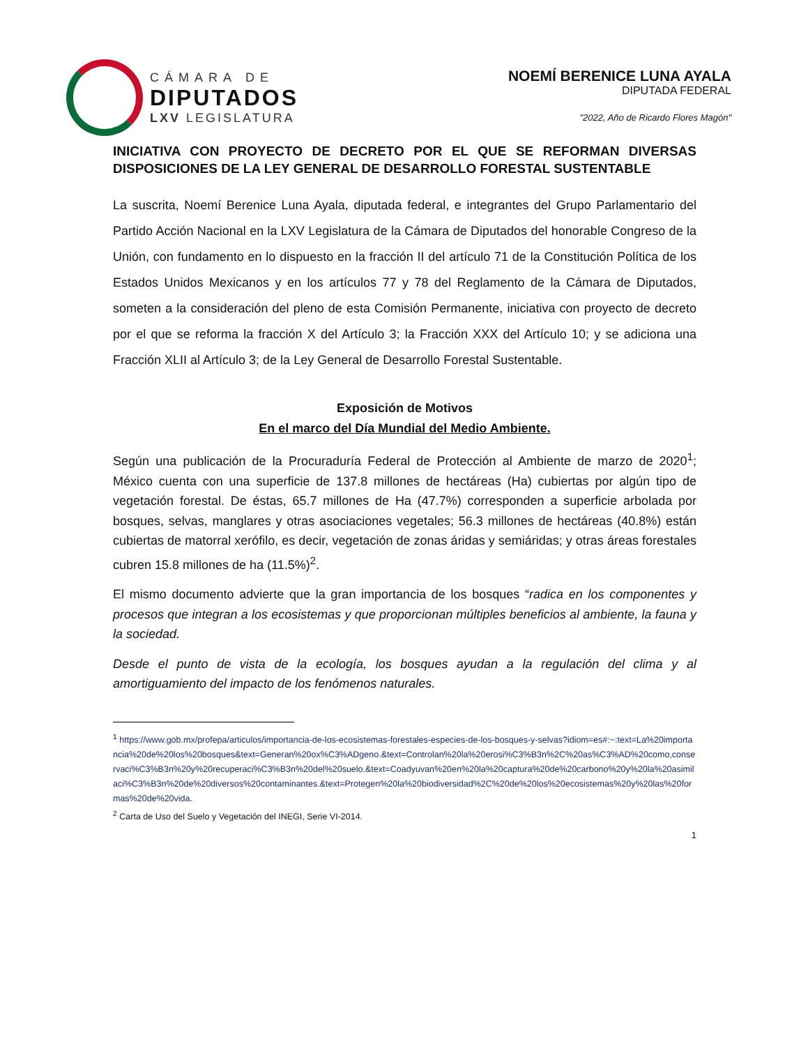CÁMARA DE
DIPUTADOS
LXV LEGISLATURA
NOEMÍ BERENICE LUNA AYALA
DIPUTADA FEDERAL
"2022, Año de Ricardo Flores Magón"
INICIATIVA CON PROYECTO DE DECRETO POR EL QUE SE REFORMAN DIVERSAS DISPOSICIONES DE LA LEY GENERAL DE DESARROLLO FORESTAL SUSTENTABLE
La suscrita, Noemí Berenice Luna Ayala, diputada federal, e integrantes del Grupo Parlamentario del Partido Acción Nacional en la LXV Legislatura de la Cámara de Diputados del honorable Congreso de la Unión, con fundamento en lo dispuesto en la fracción II del artículo 71 de la Constitución Política de los Estados Unidos Mexicanos y en los artículos 77 y 78 del Reglamento de la Cámara de Diputados, someten a la consideración del pleno de esta Comisión Permanente, iniciativa con proyecto de decreto por el que se reforma la fracción X del Artículo 3; la Fracción XXX del Artículo 10; y se adiciona una Fracción XLII al Artículo 3; de la Ley General de Desarrollo Forestal Sustentable.
Exposición de Motivos
En el marco del Día Mundial del Medio Ambiente.
Según una publicación de la Procuraduría Federal de Protección al Ambiente de marzo de 2020<sup>1</sup>; México cuenta con una superficie de 137.8 millones de hectáreas (Ha) cubiertas por algún tipo de vegetación forestal. De éstas, 65.7 millones de Ha (47.7%) corresponden a superficie arbolada por bosques, selvas, manglares y otras asociaciones vegetales; 56.3 millones de hectáreas (40.8%) están cubiertas de matorral xerófilo, es decir, vegetación de zonas áridas y semiáridas; y otras áreas forestales cubren 15.8 millones de ha (11.5%)<sup>2</sup>.
El mismo documento advierte que la gran importancia de los bosques “radica en los componentes y procesos que integran a los ecosistemas y que proporcionan múltiples beneficios al ambiente, la fauna y la sociedad.
Desde el punto de vista de la ecología, los bosques ayudan a la regulación del clima y al amortiguamiento del impacto de los fenómenos naturales.
<sup>1</sup> https://www.gob.mx/profepa/articulos/importancia-de-los-ecosistemas-forestales-especies-de-los-bosques-y-selvas?idiom=es#:~:text=La%20importancia%20de%20los%20bosques&text=Generan%20ox%C3%ADgeno.&text=Controlan%20la%20erosi%C3%B3n%2C%20as%C3%AD%20como,conservaci%C3%B3n%20y%20recuperaci%C3%B3n%20del%20suelo.&text=Coadyuvan%20en%20la%20captura%20de%20carbono%20y%20la%20asimilaci%C3%B3n%20de%20diversos%20contaminantes.&text=Protegen%20la%20biodiversidad%2C%20de%20los%20ecosistemas%20y%20las%20formas%20de%20vida.
<sup>2</sup> Carta de Uso del Suelo y Vegetación del INEGI, Serie VI-2014.
1